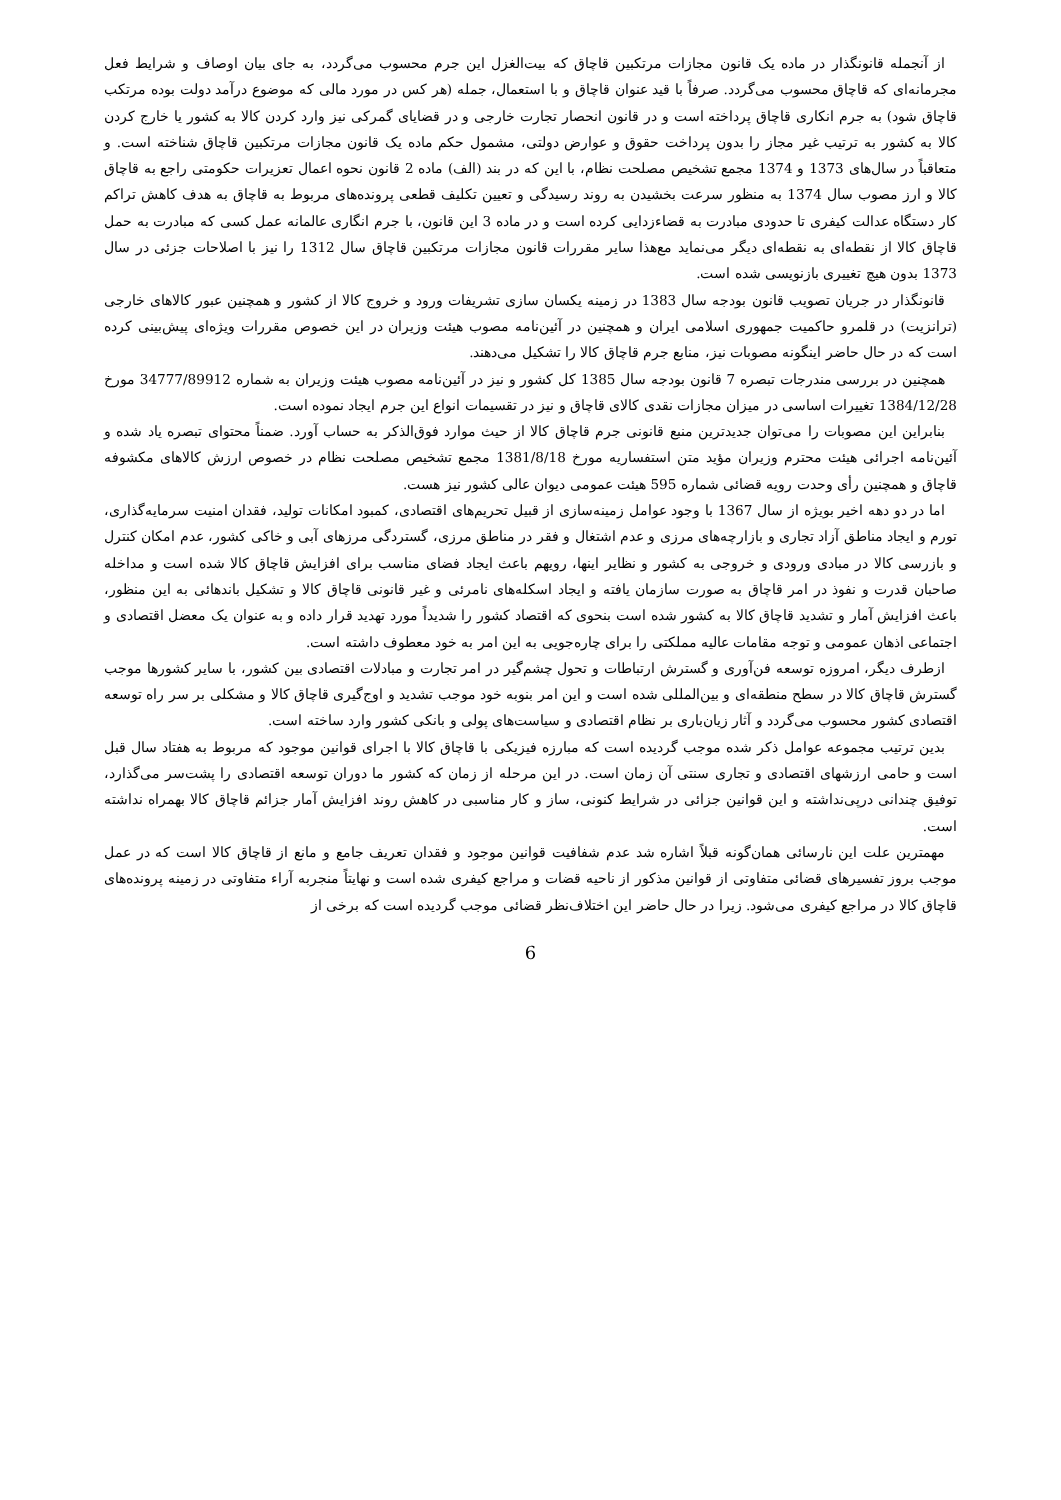از آنجمله قانونگذار در ماده یک قانون مجازات مرتکبین قاچاق که بیت‌الغزل این جرم محسوب می‌گردد، به جای بیان اوصاف و شرایط فعل مجرمانه‌ای که قاچاق محسوب می‌گردد. صرفاً با قید عنوان قاچاق و با استعمال، جمله (هر کس در مورد مالی که موضوع درآمد دولت بوده مرتکب قاچاق شود) به جرم انکاری قاچاق پرداخته است و در قانون انحصار تجارت خارجی و در قضایای گمرکی نیز وارد کردن کالا به کشور یا خارج کردن کالا به کشور به ترتیب غیر مجاز را بدون پرداخت حقوق و عوارض دولتی، مشمول حکم ماده یک قانون مجازات مرتکبین قاچاق شناخته است. و متعاقباً در سال‌های 1373 و 1374 مجمع تشخیص مصلحت نظام، با این که در بند (الف) ماده 2 قانون نحوه اعمال تعزیرات حکومتی راجع به قاچاق کالا و ارز مصوب سال 1374 به منظور سرعت بخشیدن به روند رسیدگی و تعیین تکلیف قطعی پرونده‌های مربوط به قاچاق به هدف کاهش تراکم کار دستگاه عدالت کیفری تا حدودی مبادرت به قضاءزدایی کرده است و در ماده 3 این قانون، با جرم انگاری عالمانه عمل کسی که مبادرت به حمل قاچاق کالا از نقطه‌ای به نقطه‌ای دیگر می‌نماید مع‌هذا سایر مقررات قانون مجازات مرتکبین قاچاق سال 1312 را نیز با اصلاحات جزئی در سال 1373 بدون هیچ تغییری بازنویسی شده است.
قانونگذار در جریان تصویب قانون بودجه سال 1383 در زمینه یکسان سازی تشریفات ورود و خروج کالا از کشور و همچنین عبور کالاهای خارجی (ترانزیت) در قلمرو حاکمیت جمهوری اسلامی ایران و همچنین در آئین‌نامه مصوب هیئت وزیران در این خصوص مقررات ویژه‌ای پیش‌بینی کرده است که در حال حاضر اینگونه مصوبات نیز، منابع جرم قاچاق کالا را تشکیل می‌دهند.
همچنین در بررسی مندرجات تبصره 7 قانون بودجه سال 1385 کل کشور و نیز در آئین‌نامه مصوب هیئت وزیران به شماره 34777/89912 مورخ 1384/12/28 تغییرات اساسی در میزان مجازات نقدی کالای قاچاق و نیز در تقسیمات انواع این جرم ایجاد نموده است.
بنابراین این مصوبات را می‌توان جدیدترین منبع قانونی جرم قاچاق کالا از حیث موارد فوق‌الذکر به حساب آورد. ضمناً محتوای تبصره یاد شده و آئین‌نامه اجرائی هیئت محترم وزیران مؤید متن استفساریه مورخ 1381/8/18 مجمع تشخیص مصلحت نظام در خصوص ارزش کالاهای مکشوفه قاچاق و همچنین رأی وحدت رویه قضائی شماره 595 هیئت عمومی دیوان عالی کشور نیز هست.
اما در دو دهه اخیر بویژه از سال 1367 با وجود عوامل زمینه‌سازی از قبیل تحریم‌های اقتصادی، کمبود امکانات تولید، فقدان امنیت سرمایه‌گذاری، تورم و ایجاد مناطق آزاد تجاری و بازارچه‌های مرزی و عدم اشتغال و فقر در مناطق مرزی، گستردگی مرزهای آبی و خاکی کشور، عدم امکان کنترل و بازرسی کالا در مبادی ورودی و خروجی به کشور و نظایر اینها، رویهم باعث ایجاد فضای مناسب برای افزایش قاچاق کالا شده است و مداخله صاحبان قدرت و نفوذ در امر قاچاق به صورت سازمان یافته و ایجاد اسکله‌های نامرئی و غیر قانونی قاچاق کالا و تشکیل باندهائی به این منظور، باعث افزایش آمار و تشدید قاچاق کالا به کشور شده است بنحوی که اقتصاد کشور را شدیداً مورد تهدید قرار داده و به عنوان یک معضل اقتصادی و اجتماعی اذهان عمومی و توجه مقامات عالیه مملکتی را برای چاره‌جویی به این امر به خود معطوف داشته است.
ازطرف دیگر، امروزه توسعه فن‌آوری و گسترش ارتباطات و تحول چشم‌گیر در امر تجارت و مبادلات اقتصادی بین کشور، با سایر کشورها موجب گسترش قاچاق کالا در سطح منطقه‌ای و بین‌المللی شده است و این امر بنوبه خود موجب تشدید و اوج‌گیری قاچاق کالا و مشکلی بر سر راه توسعه اقتصادی کشور محسوب می‌گردد و آثار زیان‌باری بر نظام اقتصادی و سیاست‌های پولی و بانکی کشور وارد ساخته است.
بدین ترتیب مجموعه عوامل ذکر شده موجب گردیده است که مبارزه فیزیکی با قاچاق کالا با اجرای قوانین موجود که مربوط به هفتاد سال قبل است و حامی ارزشهای اقتصادی و تجاری سنتی آن زمان است. در این مرحله از زمان که کشور ما دوران توسعه اقتصادی را پشت‌سر می‌گذارد، توفیق چندانی درپی‌نداشته و این قوانین جزائی در شرایط کنونی، ساز و کار مناسبی در کاهش روند افزایش آمار جزائم قاچاق کالا بهمراه نداشته است.
مهمترین علت این نارسائی همان‌گونه قبلاً اشاره شد عدم شفافیت قوانین موجود و فقدان تعریف جامع و مانع از قاچاق کالا است که در عمل موجب بروز تفسیرهای قضائی متفاوتی از قوانین مذکور از ناحیه قضات و مراجع کیفری شده است و نهایتاً منجربه آراء متفاوتی در زمینه پرونده‌های قاچاق کالا در مراجع کیفری می‌شود. زیرا در حال حاضر این اختلاف‌نظر قضائی موجب گردیده است که برخی از
6